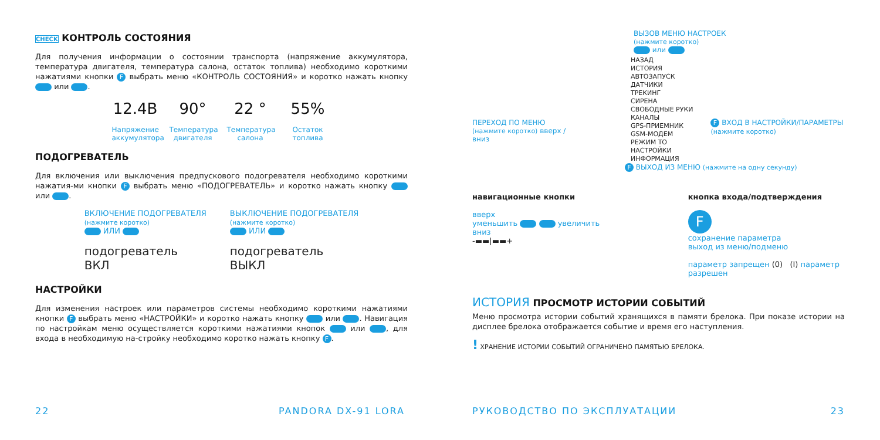CHECK КОНТРОЛЬ СОСТОЯНИЯ
Для получения информации о состоянии транспорта (напряжение аккумулятора, температура двигателя, температура салона, остаток топлива) необходимо короткими нажатиями кнопки F выбрать меню «КОНТРОЛЬ СОСТОЯНИЯ» и коротко нажать кнопку или .
12.4В
Напряжение аккумулятора
90°
Температура двигателя
22 °
Температура салона
55%
Остаток топлива
ПОДОГРЕВАТЕЛЬ
Для включения или выключения предпускового подогревателя необходимо короткими нажатия-ми кнопки F выбрать меню «ПОДОГРЕВАТЕЛЬ» и коротко нажать кнопку или .
ВКЛЮЧЕНИЕ ПОДОГРЕВАТЕЛЯ
(нажмите коротко)
ИЛИ
подогреватель
ВКЛ
ВЫКЛЮЧЕНИЕ ПОДОГРЕВАТЕЛЯ
(нажмите коротко)
ИЛИ
подогреватель
ВЫКЛ
НАСТРОЙКИ
Для изменения настроек или параметров системы необходимо короткими нажатиями кнопки F выбрать меню «НАСТРОЙКИ» и коротко нажать кнопку или . Навигация по настройкам меню осуществляется короткими нажатиями кнопок или , для входа в необходимую на-стройку необходимо коротко нажать кнопку F.
22 PANDORA DX-91 LORA
ВЫЗОВ МЕНЮ НАСТРОЕК
(нажмите коротко)
или
ПЕРЕХОД ПО МЕНЮ
(нажмите коротко) вверх / вниз
НАЗАД
ИСТОРИЯ
АВТОЗАПУСК
ДАТЧИКИ
ТРЕКИНГ
СИРЕНА
СВОБОДНЫЕ РУКИ
КАНАЛЫ
GPS-ПРИЕМНИК
GSM-МОДЕМ
РЕЖИМ ТО
НАСТРОЙКИ
ИНФОРМАЦИЯ
F ВХОД В НАСТРОЙКИ/ПАРАМЕТРЫ
(нажмите коротко)
F ВЫХОД ИЗ МЕНЮ (нажмите на одну секунду)
навигационные кнопки
вверх
уменьшить увеличить
вниз
-▬▬|▬▬+
кнопка входа/подтверждения
F
сохранение параметра
выход из меню/подменю
параметр запрещен (0) (I) параметр разрешен
ИСТОРИЯ ПРОСМОТР ИСТОРИИ СОБЫТИЙ
Меню просмотра истории событий хранящихся в памяти брелока. При показе истории на дисплее брелока отображается событие и время его наступления.
! ХРАНЕНИЕ ИСТОРИИ СОБЫТИЙ ОГРАНИЧЕНО ПАМЯТЬЮ БРЕЛОКА.
РУКОВОДСТВО ПО ЭКСПЛУАТАЦИИ 23